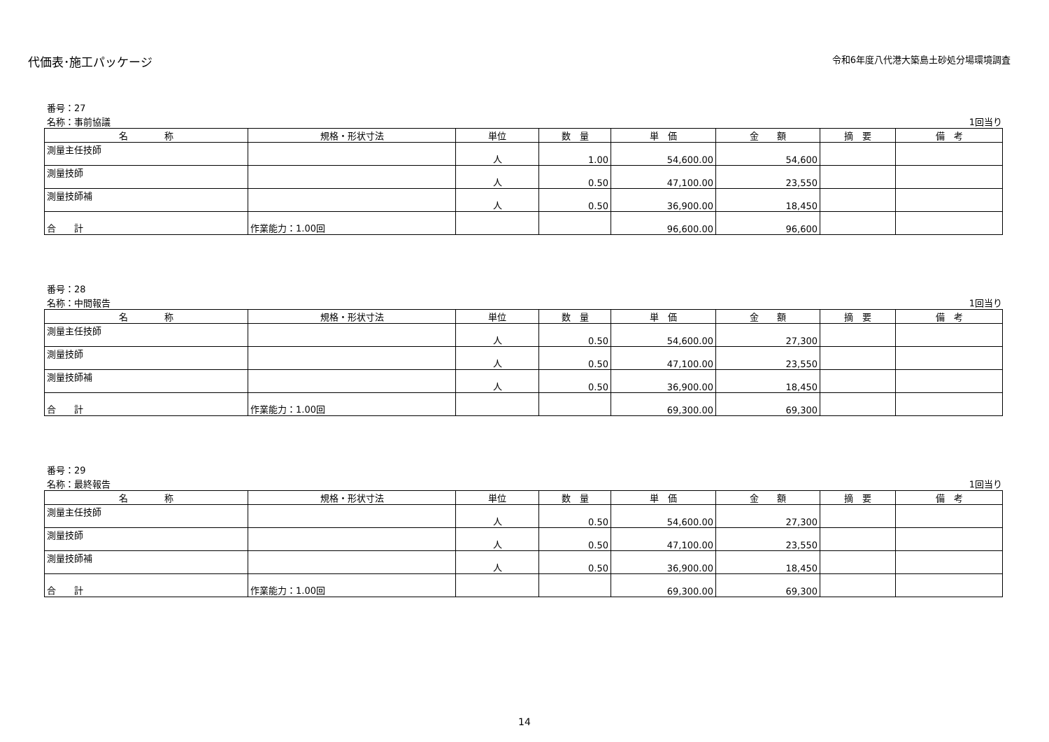代価表･施工パッケージ
令和6年度八代港大築島土砂処分場環境調査
番号：27
名称：事前協議 1回当り
| 名 称 | 規格・形状寸法 | 単位 | 数 量 | 単 価 | 金 額 | 摘 要 | 備 考 |
| --- | --- | --- | --- | --- | --- | --- | --- |
| 測量主任技師 | | 人 | 1.00 | 54,600.00 | 54,600 | | |
| 測量技師 | | 人 | 0.50 | 47,100.00 | 23,550 | | |
| 測量技師補 | | 人 | 0.50 | 36,900.00 | 18,450 | | |
| 合 計 | 作業能力：1.00回 | | | 96,600.00 | 96,600 | | |
番号：28
名称：中間報告 1回当り
| 名 称 | 規格・形状寸法 | 単位 | 数 量 | 単 価 | 金 額 | 摘 要 | 備 考 |
| --- | --- | --- | --- | --- | --- | --- | --- |
| 測量主任技師 | | 人 | 0.50 | 54,600.00 | 27,300 | | |
| 測量技師 | | 人 | 0.50 | 47,100.00 | 23,550 | | |
| 測量技師補 | | 人 | 0.50 | 36,900.00 | 18,450 | | |
| 合 計 | 作業能力：1.00回 | | | 69,300.00 | 69,300 | | |
番号：29
名称：最終報告 1回当り
| 名 称 | 規格・形状寸法 | 単位 | 数 量 | 単 価 | 金 額 | 摘 要 | 備 考 |
| --- | --- | --- | --- | --- | --- | --- | --- |
| 測量主任技師 | | 人 | 0.50 | 54,600.00 | 27,300 | | |
| 測量技師 | | 人 | 0.50 | 47,100.00 | 23,550 | | |
| 測量技師補 | | 人 | 0.50 | 36,900.00 | 18,450 | | |
| 合 計 | 作業能力：1.00回 | | | 69,300.00 | 69,300 | | |
14